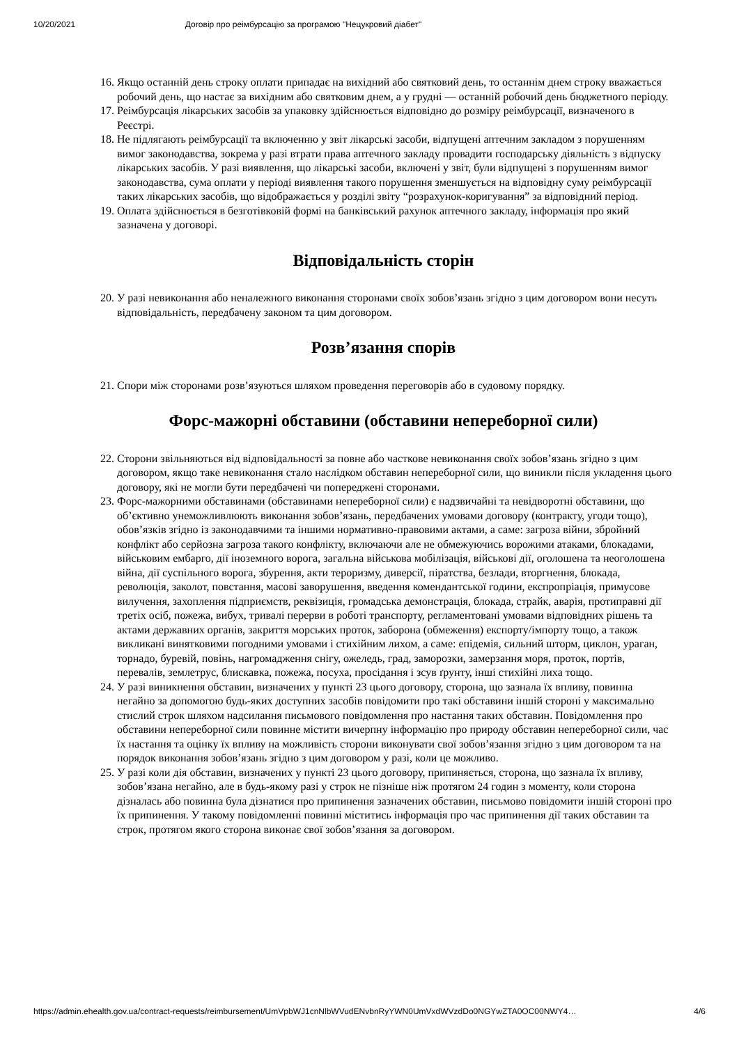10/20/2021 Договір про реімбурсацію за програмою "Нецукровий діабет"
16. Якщо останній день строку оплати припадає на вихідний або святковий день, то останнім днем строку вважається робочий день, що настає за вихідним або святковим днем, а у грудні — останній робочий день бюджетного періоду.
17. Реімбурсація лікарських засобів за упаковку здійснюється відповідно до розміру реімбурсації, визначеного в Реєстрі.
18. Не підлягають реімбурсації та включенню у звіт лікарські засоби, відпущені аптечним закладом з порушенням вимог законодавства, зокрема у разі втрати права аптечного закладу провадити господарську діяльність з відпуску лікарських засобів. У разі виявлення, що лікарські засоби, включені у звіт, були відпущені з порушенням вимог законодавства, сума оплати у періоді виявлення такого порушення зменшується на відповідну суму реімбурсації таких лікарських засобів, що відображається у розділі звіту “розрахунок-коригування” за відповідний період.
19. Оплата здійснюється в безготівковій формі на банківський рахунок аптечного закладу, інформація про який зазначена у договорі.
Відповідальність сторін
20. У разі невиконання або неналежного виконання сторонами своїх зобов’язань згідно з цим договором вони несуть відповідальність, передбачену законом та цим договором.
Розв’язання спорів
21. Спори між сторонами розв’язуються шляхом проведення переговорів або в судовому порядку.
Форс-мажорні обставини (обставини непереборної сили)
22. Сторони звільняються від відповідальності за повне або часткове невиконання своїх зобов’язань згідно з цим договором, якщо таке невиконання стало наслідком обставин непереборної сили, що виникли після укладення цього договору, які не могли бути передбачені чи попереджені сторонами.
23. Форс-мажорними обставинами (обставинами непереборної сили) є надзвичайні та невідворотні обставини, що об’єктивно унеможливлюють виконання зобов’язань, передбачених умовами договору (контракту, угоди тощо), обов’язків згідно із законодавчими та іншими нормативно-правовими актами, а саме: загроза війни, збройний конфлікт або серйозна загроза такого конфлікту, включаючи але не обмежуючись ворожими атаками, блокадами, військовим ембарго, дії іноземного ворога, загальна військова мобілізація, військові дії, оголошена та неоголошена війна, дії суспільного ворога, збурення, акти тероризму, диверсії, піратства, безлади, вторгнення, блокада, революція, заколот, повстання, масові заворушення, введення комендантської години, експропріація, примусове вилучення, захоплення підприємств, реквізиція, громадська демонстрація, блокада, страйк, аварія, протиправні дії третіх осіб, пожежа, вибух, тривалі перерви в роботі транспорту, регламентовані умовами відповідних рішень та актами державних органів, закриття морських проток, заборона (обмеження) експорту/імпорту тощо, а також викликані винятковими погодними умовами і стихійним лихом, а саме: епідемія, сильний шторм, циклон, ураган, торнадо, буревій, повінь, нагромадження снігу, ожеледь, град, заморозки, замерзання моря, проток, портів, перевалів, землетрус, блискавка, пожежа, посуха, просідання і зсув ґрунту, інші стихійні лиха тощо.
24. У разі виникнення обставин, визначених у пункті 23 цього договору, сторона, що зазнала їх впливу, повинна негайно за допомогою будь-яких доступних засобів повідомити про такі обставини іншій стороні у максимально стислий строк шляхом надсилання письмового повідомлення про настання таких обставин. Повідомлення про обставини непереборної сили повинне містити вичерпну інформацію про природу обставин непереборної сили, час їх настання та оцінку їх впливу на можливість сторони виконувати свої зобов’язання згідно з цим договором та на порядок виконання зобов’язань згідно з цим договором у разі, коли це можливо.
25. У разі коли дія обставин, визначених у пункті 23 цього договору, припиняється, сторона, що зазнала їх впливу, зобов’язана негайно, але в будь-якому разі у строк не пізніше ніж протягом 24 годин з моменту, коли сторона дізналась або повинна була дізнатися про припинення зазначених обставин, письмово повідомити іншій стороні про їх припинення. У такому повідомленні повинні міститись інформація про час припинення дії таких обставин та строк, протягом якого сторона виконає свої зобов’язання за договором.
https://admin.ehealth.gov.ua/contract-requests/reimbursement/UmVpbWJ1cnNlbWVudENvbnRyYWN0UmVxdWVzdDo0NGYwZTA0OC00NWY4… 4/6